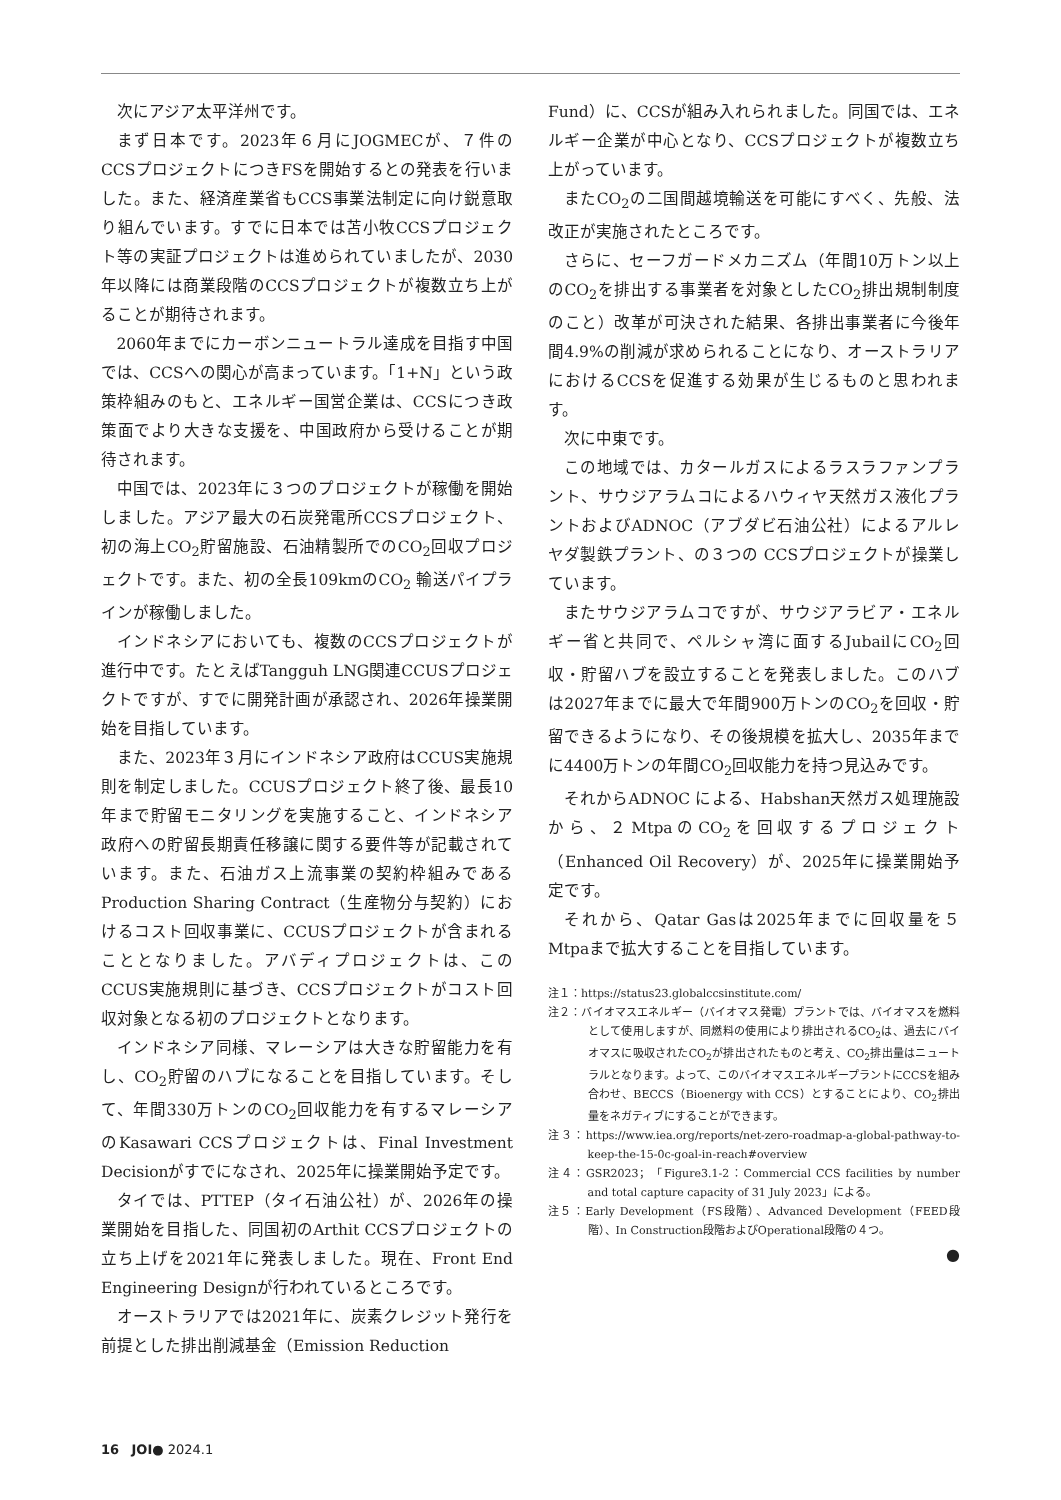次にアジア太平洋州です。
まず日本です。2023年６月にJOGMECが、７件のCCSプロジェクトにつきFSを開始するとの発表を行いました。また、経済産業省もCCS事業法制定に向け鋭意取り組んでいます。すでに日本では苫小牧CCSプロジェクト等の実証プロジェクトは進められていましたが、2030年以降には商業段階のCCSプロジェクトが複数立ち上がることが期待されます。
2060年までにカーボンニュートラル達成を目指す中国では、CCSへの関心が高まっています。「1+N」という政策枠組みのもと、エネルギー国営企業は、CCSにつき政策面でより大きな支援を、中国政府から受けることが期待されます。
中国では、2023年に３つのプロジェクトが稼働を開始しました。アジア最大の石炭発電所CCSプロジェクト、初の海上CO<sub>2</sub>貯留施設、石油精製所でのCO<sub>2</sub>回収プロジェクトです。また、初の全長109kmのCO<sub>2</sub> 輸送パイプラインが稼働しました。
インドネシアにおいても、複数のCCSプロジェクトが進行中です。たとえばTangguh LNG関連CCUSプロジェクトですが、すでに開発計画が承認され、2026年操業開始を目指しています。
また、2023年３月にインドネシア政府はCCUS実施規則を制定しました。CCUSプロジェクト終了後、最長10年まで貯留モニタリングを実施すること、インドネシア政府への貯留長期責任移譲に関する要件等が記載されています。また、石油ガス上流事業の契約枠組みであるProduction Sharing Contract（生産物分与契約）におけるコスト回収事業に、CCUSプロジェクトが含まれることとなりました。アバディプロジェクトは、このCCUS実施規則に基づき、CCSプロジェクトがコスト回収対象となる初のプロジェクトとなります。
インドネシア同様、マレーシアは大きな貯留能力を有し、CO<sub>2</sub>貯留のハブになることを目指しています。そして、年間330万トンのCO<sub>2</sub>回収能力を有するマレーシアのKasawari CCSプロジェクトは、Final Investment Decisionがすでになされ、2025年に操業開始予定です。
タイでは、PTTEP（タイ石油公社）が、2026年の操業開始を目指した、同国初のArthit CCSプロジェクトの立ち上げを2021年に発表しました。現在、Front End Engineering Designが行われているところです。
オーストラリアでは2021年に、炭素クレジット発行を前提とした排出削減基金（Emission Reduction
Fund）に、CCSが組み入れられました。同国では、エネルギー企業が中心となり、CCSプロジェクトが複数立ち上がっています。
またCO<sub>2</sub>の二国間越境輸送を可能にすべく、先般、法改正が実施されたところです。
さらに、セーフガードメカニズム（年間10万トン以上のCO<sub>2</sub>を排出する事業者を対象としたCO<sub>2</sub>排出規制制度のこと）改革が可決された結果、各排出事業者に今後年間4.9%の削減が求められることになり、オーストラリアにおけるCCSを促進する効果が生じるものと思われます。
次に中東です。
この地域では、カタールガスによるラスラファンプラント、サウジアラムコによるハウィヤ天然ガス液化プラントおよびADNOC（アブダビ石油公社）によるアルレヤダ製鉄プラント、の３つの CCSプロジェクトが操業しています。
またサウジアラムコですが、サウジアラビア・エネルギー省と共同で、ペルシャ湾に面するJubailにCO<sub>2</sub>回収・貯留ハブを設立することを発表しました。このハブは2027年までに最大で年間900万トンのCO<sub>2</sub>を回収・貯留できるようになり、その後規模を拡大し、2035年までに4400万トンの年間CO<sub>2</sub>回収能力を持つ見込みです。
それからADNOC による、Habshan天然ガス処理施設から、２MtpaのCO<sub>2</sub>を回収するプロジェクト（Enhanced Oil Recovery）が、2025年に操業開始予定です。
それから、Qatar Gasは2025年までに回収量を５Mtpaまで拡大することを目指しています。
注１：https://status23.globalccsinstitute.com/
注２：バイオマスエネルギー（バイオマス発電）プラントでは、バイオマスを燃料として使用しますが、同燃料の使用により排出されるCO<sub>2</sub>は、過去にバイオマスに吸収されたCO<sub>2</sub>が排出されたものと考え、CO<sub>2</sub>排出量はニュートラルとなります。よって、このバイオマスエネルギープラントにCCSを組み合わせ、BECCS（Bioenergy with CCS）とすることにより、CO<sub>2</sub>排出量をネガティブにすることができます。
注３：https://www.iea.org/reports/net-zero-roadmap-a-global-pathway-to-keep-the-15-0c-goal-in-reach#overview
注４：GSR2023；「Figure3.1-2：Commercial CCS facilities by number and total capture capacity of 31 July 2023」による。
注５：Early Development（FS段階）、Advanced Development（FEED段階）、In Construction段階およびOperational段階の４つ。
●
16 JOI● 2024.1